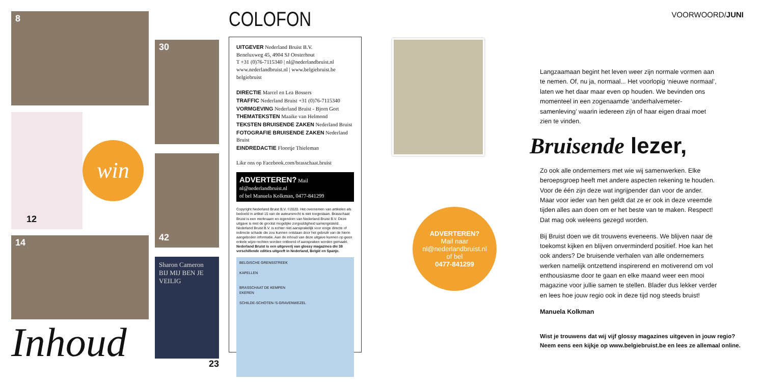8
12
win
14
Inhoud
30
42
Sharon Cameron
BIJ MIJ BEN JE VEILIG
23
COLOFON
UITGEVER Nederland Bruist B.V.
Beneluxweg 45, 4904 SJ Oosterhout
T +31 (0)76-7115340 | nl@nederlandbruist.nl
www.nederlandbruist.nl | www.belgiebruist.be
belgiebruist
DIRECTIE Marcel en Lea Bossers
TRAFFIC Nederland Bruist +31 (0)76-7115340
VORMGEVING Nederland Bruist - Bjorn Gort
THEMATEKSTEN Maaike van Helmond
TEKSTEN BRUISENDE ZAKEN Nederland Bruist
FOTOGRAFIE BRUISENDE ZAKEN Nederland Bruist
EINDREDACTIE Floortje Thieleman
Like ons op Facebook.com/brasschaat.bruist
ADVERTEREN? Mail nl@nederlandbruist.nl
of bel Manuela Kolkman, 0477-841299
Copyright Nederland Bruist B.V. ©2020. Het overnemen van artikelen als bedoeld in artikel 15 van de auteursrecht is niet toegestaan. Brasschaat Bruist is een merknaam en eigendom van Nederland Bruist B.V. Deze uitgave is met de grootst mogelijke zorgvuldigheid samengesteld. Nederland Bruist B.V. is echter niet aansprakelijk voor enige directe of indirecte schade die zou kunnen ontstaan door het gebruik van de hierin aangeboden informatie. Aan de inhoud van deze uitgave kunnen op geen enkele wijze rechten worden ontleend of aanspraken worden gemaakt. Nederland Bruist is een uitgeverij van glossy magazines die 38 verschillende edities uitgeeft in Nederland, België en Spanje.
BELGISCHE GRENSSTREEK
KAPELLEN
BRASSCHAAT DE KEMPEN
EKEREN
SCHILDE-SCHOTEN-'S-GRAVENWEZEL
ADVERTEREN?
Mail naar
nl@nederlandbruist.nl
of bel
0477-841299
VOORWOORD/JUNI
Langzaamaan begint het leven weer zijn normale vormen aan te nemen. Of, nu ja, normaal... Het voorlopig ‘nieuwe normaal’, laten we het daar maar even op houden. We bevinden ons momenteel in een zogenaamde ‘anderhalvemeter-samenleving’ waarin iedereen zijn of haar eigen draai moet zien te vinden.
Bruisende lezer,
Zo ook alle ondernemers met wie wij samenwerken. Elke beroepsgroep heeft met andere aspecten rekening te houden. Voor de één zijn deze wat ingrijpender dan voor de ander. Maar voor ieder van hen geldt dat ze er ook in deze vreemde tijden alles aan doen om er het beste van te maken. Respect! Dat mag ook weleens gezegd worden.
Bij Bruist doen we dit trouwens eveneens. We blijven naar de toekomst kijken en blijven onverminderd positief. Hoe kan het ook anders? De bruisende verhalen van alle ondernemers werken namelijk ontzettend inspirerend en motiverend om vol enthousiasme door te gaan en elke maand weer een mooi magazine voor jullie samen te stellen. Blader dus lekker verder en lees hoe jouw regio ook in deze tijd nog steeds bruist!
Manuela Kolkman
Wist je trouwens dat wij vijf glossy magazines uitgeven in jouw regio? Neem eens een kijkje op www.belgiebruist.be en lees ze allemaal online.